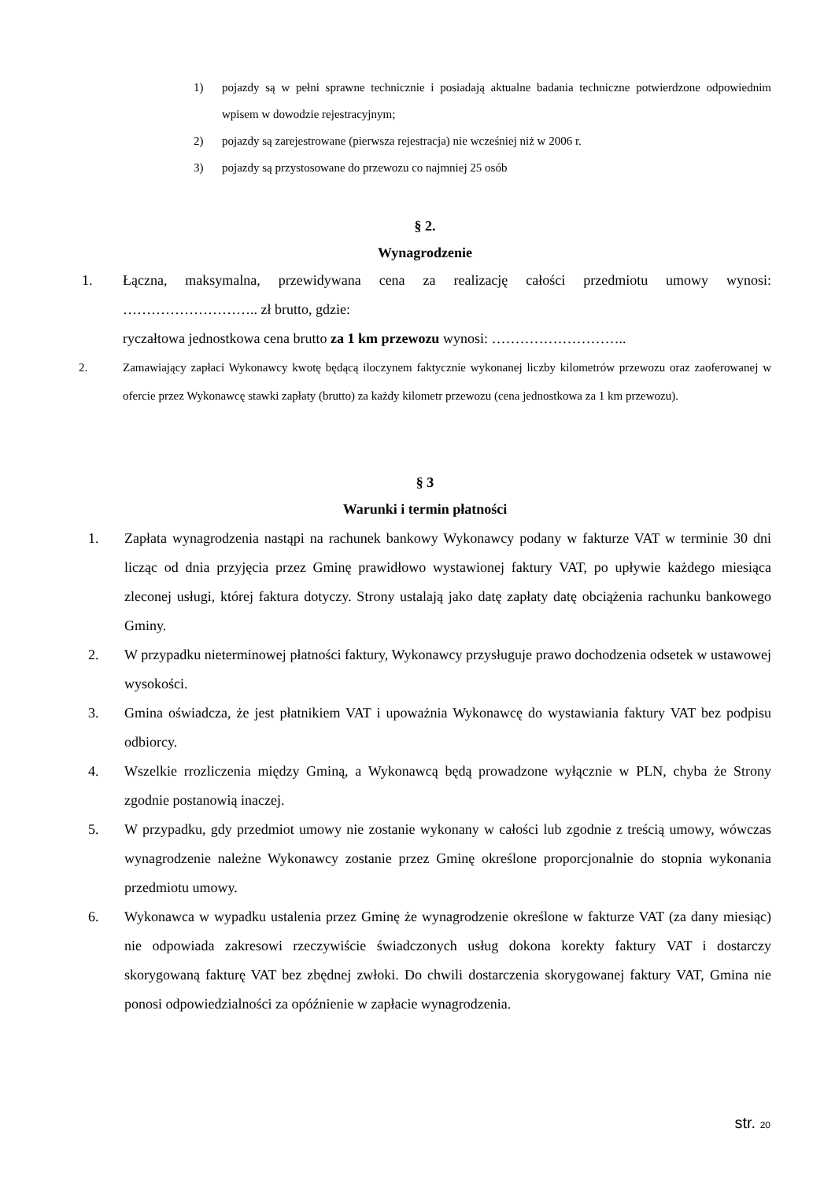1) pojazdy są w pełni sprawne technicznie i posiadają aktualne badania techniczne potwierdzone odpowiednim wpisem w dowodzie rejestracyjnym;
2) pojazdy są zarejestrowane (pierwsza rejestracja) nie wcześniej niż w 2006 r.
3) pojazdy są przystosowane do przewozu co najmniej 25 osób
§ 2.
Wynagrodzenie
1. Łączna, maksymalna, przewidywana cena za realizację całości przedmiotu umowy wynosi: ……………………….. zł brutto, gdzie:
ryczałtowa jednostkowa cena brutto za 1 km przewozu wynosi: ………………………..
2. Zamawiający zapłaci Wykonawcy kwotę będącą iloczynem faktycznie wykonanej liczby kilometrów przewozu oraz zaoferowanej w ofercie przez Wykonawcę stawki zapłaty (brutto) za każdy kilometr przewozu (cena jednostkowa za 1 km przewozu).
§ 3
Warunki i termin płatności
1. Zapłata wynagrodzenia nastąpi na rachunek bankowy Wykonawcy podany w fakturze VAT w terminie 30 dni licząc od dnia przyjęcia przez Gminę prawidłowo wystawionej faktury VAT, po upływie każdego miesiąca zleconej usługi, której faktura dotyczy. Strony ustalają jako datę zapłaty datę obciążenia rachunku bankowego Gminy.
2. W przypadku nieterminowej płatności faktury, Wykonawcy przysługuje prawo dochodzenia odsetek w ustawowej wysokości.
3. Gmina oświadcza, że jest płatnikiem VAT i upoważnia Wykonawcę do wystawiania faktury VAT bez podpisu odbiorcy.
4. Wszelkie rrozliczenia między Gminą, a Wykonawcą będą prowadzone wyłącznie w PLN, chyba że Strony zgodnie postanowią inaczej.
5. W przypadku, gdy przedmiot umowy nie zostanie wykonany w całości lub zgodnie z treścią umowy, wówczas wynagrodzenie należne Wykonawcy zostanie przez Gminę określone proporcjonalnie do stopnia wykonania przedmiotu umowy.
6. Wykonawca w wypadku ustalenia przez Gminę że wynagrodzenie określone w fakturze VAT (za dany miesiąc) nie odpowiada zakresowi rzeczywiście świadczonych usług dokona korekty faktury VAT i dostarczy skorygowaną fakturę VAT bez zbędnej zwłoki. Do chwili dostarczenia skorygowanej faktury VAT, Gmina nie ponosi odpowiedzialności za opóźnienie w zapłacie wynagrodzenia.
str. 20